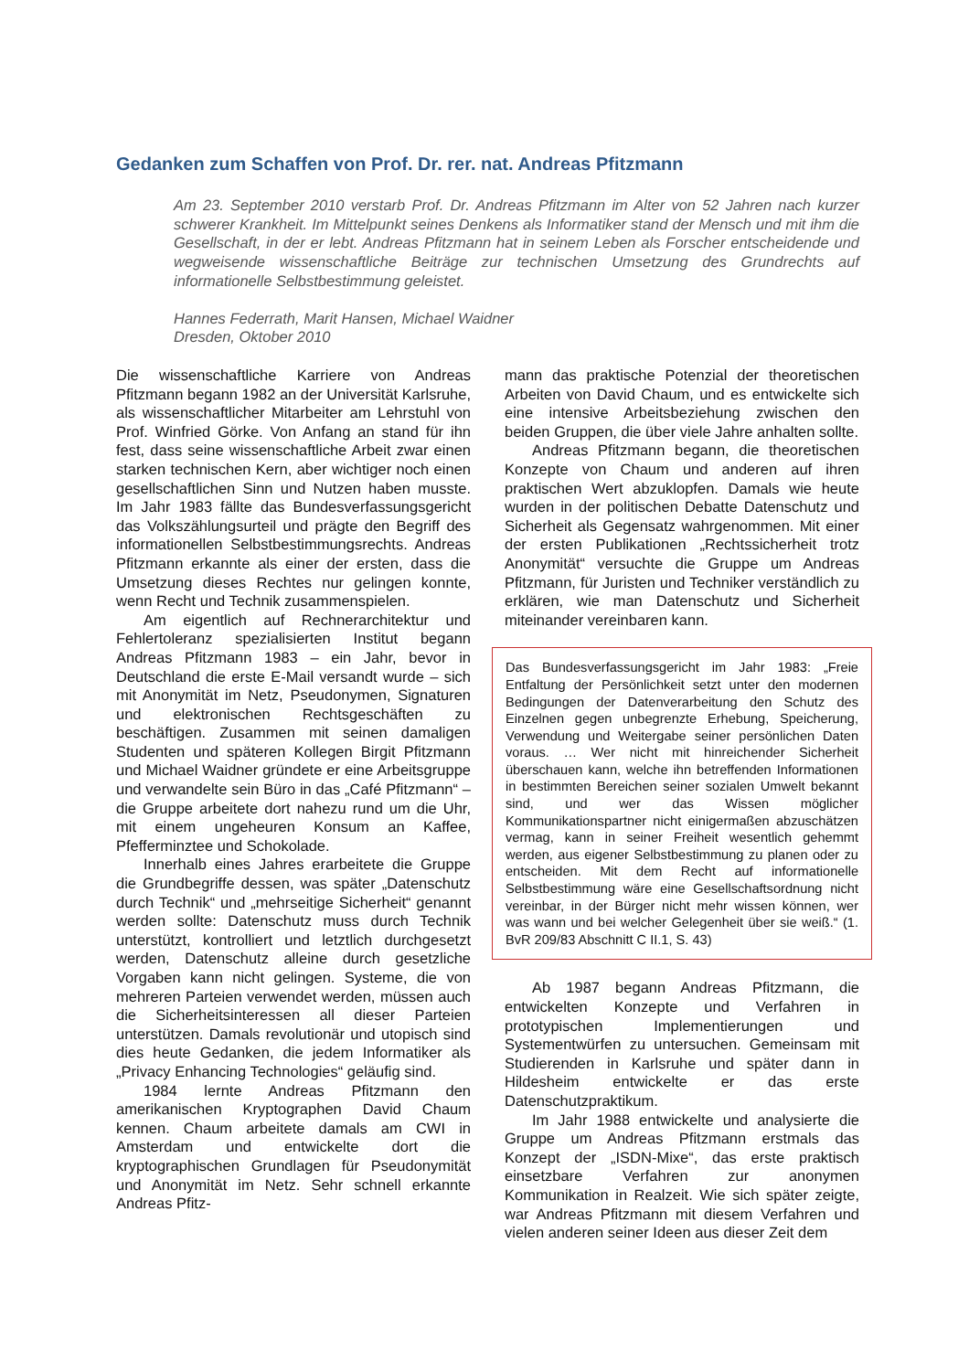Gedanken zum Schaffen von Prof. Dr. rer. nat. Andreas Pfitzmann
Am 23. September 2010 verstarb Prof. Dr. Andreas Pfitzmann im Alter von 52 Jahren nach kurzer schwerer Krankheit. Im Mittelpunkt seines Denkens als Informatiker stand der Mensch und mit ihm die Gesellschaft, in der er lebt. Andreas Pfitzmann hat in seinem Leben als Forscher entscheidende und wegweisende wissenschaftliche Beiträge zur technischen Umsetzung des Grundrechts auf informationelle Selbstbestimmung geleistet.
Hannes Federrath, Marit Hansen, Michael Waidner
Dresden, Oktober 2010
Die wissenschaftliche Karriere von Andreas Pfitzmann begann 1982 an der Universität Karlsruhe, als wissenschaftlicher Mitarbeiter am Lehrstuhl von Prof. Winfried Görke. Von Anfang an stand für ihn fest, dass seine wissenschaftliche Arbeit zwar einen starken technischen Kern, aber wichtiger noch einen gesellschaftlichen Sinn und Nutzen haben musste. Im Jahr 1983 fällte das Bundesverfassungsgericht das Volkszählungsurteil und prägte den Begriff des informationellen Selbstbestimmungsrechts. Andreas Pfitzmann erkannte als einer der ersten, dass die Umsetzung dieses Rechtes nur gelingen konnte, wenn Recht und Technik zusammenspielen.
Am eigentlich auf Rechnerarchitektur und Fehlertoleranz spezialisierten Institut begann Andreas Pfitzmann 1983 – ein Jahr, bevor in Deutschland die erste E-Mail versandt wurde – sich mit Anonymität im Netz, Pseudonymen, Signaturen und elektronischen Rechtsgeschäften zu beschäftigen. Zusammen mit seinen damaligen Studenten und späteren Kollegen Birgit Pfitzmann und Michael Waidner gründete er eine Arbeitsgruppe und verwandelte sein Büro in das „Café Pfitzmann“ – die Gruppe arbeitete dort nahezu rund um die Uhr, mit einem ungeheuren Konsum an Kaffee, Pfefferminztee und Schokolade.
Innerhalb eines Jahres erarbeitete die Gruppe die Grundbegriffe dessen, was später „Datenschutz durch Technik“ und „mehrseitige Sicherheit“ genannt werden sollte: Datenschutz muss durch Technik unterstützt, kontrolliert und letztlich durchgesetzt werden, Datenschutz alleine durch gesetzliche Vorgaben kann nicht gelingen. Systeme, die von mehreren Parteien verwendet werden, müssen auch die Sicherheitsinteressen all dieser Parteien unterstützen. Damals revolutionär und utopisch sind dies heute Gedanken, die jedem Informatiker als „Privacy Enhancing Technologies“ geläufig sind.
1984 lernte Andreas Pfitzmann den amerikanischen Kryptographen David Chaum kennen. Chaum arbeitete damals am CWI in Amsterdam und entwickelte dort die kryptographischen Grundlagen für Pseudonymität und Anonymität im Netz. Sehr schnell erkannte Andreas Pfitz-
mann das praktische Potenzial der theoretischen Arbeiten von David Chaum, und es entwickelte sich eine intensive Arbeitsbeziehung zwischen den beiden Gruppen, die über viele Jahre anhalten sollte.
Andreas Pfitzmann begann, die theoretischen Konzepte von Chaum und anderen auf ihren praktischen Wert abzuklopfen. Damals wie heute wurden in der politischen Debatte Datenschutz und Sicherheit als Gegensatz wahrgenommen. Mit einer der ersten Publikationen „Rechtssicherheit trotz Anonymität“ versuchte die Gruppe um Andreas Pfitzmann, für Juristen und Techniker verständlich zu erklären, wie man Datenschutz und Sicherheit miteinander vereinbaren kann.
Das Bundesverfassungsgericht im Jahr 1983: „Freie Entfaltung der Persönlichkeit setzt unter den modernen Bedingungen der Datenverarbeitung den Schutz des Einzelnen gegen unbegrenzte Erhebung, Speicherung, Verwendung und Weitergabe seiner persönlichen Daten voraus. … Wer nicht mit hinreichender Sicherheit überschauen kann, welche ihn betreffenden Informationen in bestimmten Bereichen seiner sozialen Umwelt bekannt sind, und wer das Wissen möglicher Kommunikationspartner nicht einigermaßen abzuschätzen vermag, kann in seiner Freiheit wesentlich gehemmt werden, aus eigener Selbstbestimmung zu planen oder zu entscheiden. Mit dem Recht auf informationelle Selbstbestimmung wäre eine Gesellschaftsordnung nicht vereinbar, in der Bürger nicht mehr wissen können, wer was wann und bei welcher Gelegenheit über sie weiß.“ (1. BvR 209/83 Abschnitt C II.1, S. 43)
Ab 1987 begann Andreas Pfitzmann, die entwickelten Konzepte und Verfahren in prototypischen Implementierungen und Systementwürfen zu untersuchen. Gemeinsam mit Studierenden in Karlsruhe und später dann in Hildesheim entwickelte er das erste Datenschutzpraktikum.
Im Jahr 1988 entwickelte und analysierte die Gruppe um Andreas Pfitzmann erstmals das Konzept der „ISDN-Mixe“, das erste praktisch einsetzbare Verfahren zur anonymen Kommunikation in Realzeit. Wie sich später zeigte, war Andreas Pfitzmann mit diesem Verfahren und vielen anderen seiner Ideen aus dieser Zeit dem